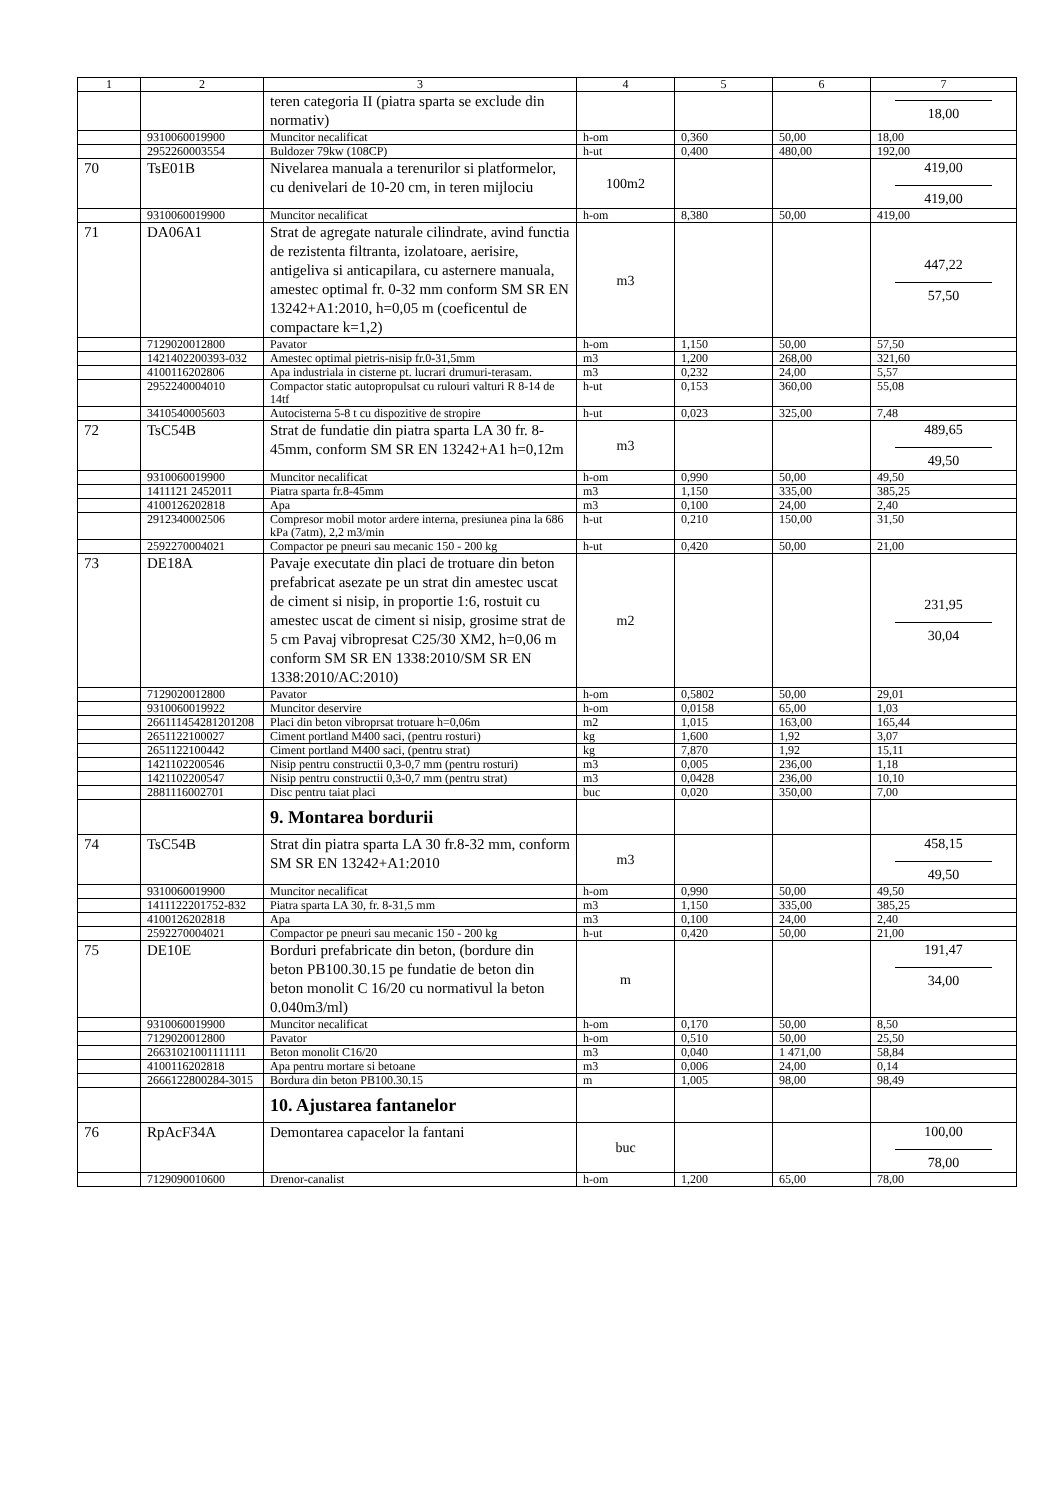| 1 | 2 | 3 | 4 | 5 | 6 | 7 |
| --- | --- | --- | --- | --- | --- | --- |
| | | teren categoria II (piatra sparta se exclude din normativ) | | | | 18,00 |
| | 9310060019900 | Muncitor necalificat | h-om | 0,360 | 50,00 | 18,00 |
| | 2952260003554 | Buldozer 79kw (108CP) | h-ut | 0,400 | 480,00 | 192,00 |
| 70 | TsE01B | Nivelarea manuala a terenurilor si platformelor, cu denivelari de 10-20 cm, in teren mijlociu | 100m2 | | | 419,00 419,00 |
| | 9310060019900 | Muncitor necalificat | h-om | 8,380 | 50,00 | 419,00 |
| 71 | DA06A1 | Strat de agregate naturale cilindrate, avind functia de rezistenta filtranta, izolatoare, aerisire, antigeliva si anticapilara, cu asternere manuala, amestec optimal fr. 0-32 mm conform SM SR EN 13242+A1:2010, h=0,05 m (coeficentul de compactare k=1,2) | m3 | | | 447,22 57,50 |
| | 7129020012800 | Pavator | h-om | 1,150 | 50,00 | 57,50 |
| | 1421402200393-032 | Amestec optimal pietris-nisip fr.0-31,5mm | m3 | 1,200 | 268,00 | 321,60 |
| | 4100116202806 | Apa industriala in cisterne pt. lucrari drumuri-terasam. | m3 | 0,232 | 24,00 | 5,57 |
| | 2952240004010 | Compactor static autopropulsat cu rulouri valturi R 8-14 de 14tf | h-ut | 0,153 | 360,00 | 55,08 |
| | 3410540005603 | Autocisterna 5-8 t cu dispozitive de stropire | h-ut | 0,023 | 325,00 | 7,48 |
| 72 | TsC54B | Strat de fundatie din piatra sparta LA 30 fr. 8-45mm, conform SM SR EN 13242+A1 h=0,12m | m3 | | | 489,65 49,50 |
| | 9310060019900 | Muncitor necalificat | h-om | 0,990 | 50,00 | 49,50 |
| | 1411121 2452011 | Piatra sparta fr.8-45mm | m3 | 1,150 | 335,00 | 385,25 |
| | 4100126202818 | Apa | m3 | 0,100 | 24,00 | 2,40 |
| | 2912340002506 | Compresor mobil motor ardere interna, presiunea pina la 686 kPa (7atm), 2,2 m3/min | h-ut | 0,210 | 150,00 | 31,50 |
| | 2592270004021 | Compactor pe pneuri sau mecanic 150 - 200 kg | h-ut | 0,420 | 50,00 | 21,00 |
| 73 | DE18A | Pavaje executate din placi de trotuare din beton prefabricat asezate pe un strat din amestec uscat de ciment si nisip, in proportie 1:6, rostuit cu amestec uscat de ciment si nisip, grosime strat de 5 cm Pavaj vibropresat C25/30 XM2, h=0,06 m conform SM SR EN 1338:2010/SM SR EN 1338:2010/AC:2010) | m2 | | | 231,95 30,04 |
| | 7129020012800 | Pavator | h-om | 0,5802 | 50,00 | 29,01 |
| | 9310060019922 | Muncitor deservire | h-om | 0,0158 | 65,00 | 1,03 |
| | 266111454281201208 | Placi din beton vibroprsat trotuare h=0,06m | m2 | 1,015 | 163,00 | 165,44 |
| | 2651122100027 | Ciment portland M400 saci, (pentru rosturi) | kg | 1,600 | 1,92 | 3,07 |
| | 2651122100442 | Ciment portland M400 saci, (pentru strat) | kg | 7,870 | 1,92 | 15,11 |
| | 1421102200546 | Nisip pentru constructii 0,3-0,7 mm (pentru rosturi) | m3 | 0,005 | 236,00 | 1,18 |
| | 1421102200547 | Nisip pentru constructii 0,3-0,7 mm (pentru strat) | m3 | 0,0428 | 236,00 | 10,10 |
| | 2881116002701 | Disc pentru taiat placi | buc | 0,020 | 350,00 | 7,00 |
| | | 9. Montarea bordurii | | | | |
| 74 | TsC54B | Strat din piatra sparta LA 30 fr.8-32 mm, conform SM SR EN 13242+A1:2010 | m3 | | | 458,15 49,50 |
| | 9310060019900 | Muncitor necalificat | h-om | 0,990 | 50,00 | 49,50 |
| | 1411122201752-832 | Piatra sparta LA 30, fr. 8-31,5 mm | m3 | 1,150 | 335,00 | 385,25 |
| | 4100126202818 | Apa | m3 | 0,100 | 24,00 | 2,40 |
| | 2592270004021 | Compactor pe pneuri sau mecanic 150 - 200 kg | h-ut | 0,420 | 50,00 | 21,00 |
| 75 | DE10E | Borduri prefabricate din beton, (bordure din beton PB100.30.15 pe fundatie de beton din beton monolit C 16/20 cu normativul la beton 0.040m3/ml) | m | | | 191,47 34,00 |
| | 9310060019900 | Muncitor necalificat | h-om | 0,170 | 50,00 | 8,50 |
| | 7129020012800 | Pavator | h-om | 0,510 | 50,00 | 25,50 |
| | 26631021001111111 | Beton monolit C16/20 | m3 | 0,040 | 1 471,00 | 58,84 |
| | 4100116202818 | Apa pentru mortare si betoane | m3 | 0,006 | 24,00 | 0,14 |
| | 2666122800284-3015 | Bordura din beton PB100.30.15 | m | 1,005 | 98,00 | 98,49 |
| | | 10. Ajustarea fantanelor | | | | |
| 76 | RpAcF34A | Demontarea capacelor la fantani | buc | | | 100,00 78,00 |
| | 7129090010600 | Drenor-canalist | h-om | 1,200 | 65,00 | 78,00 |